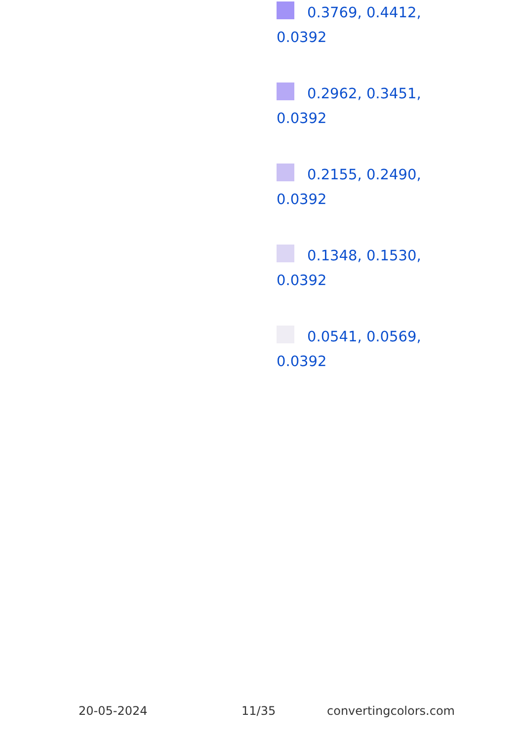0.3769, 0.4412, 0.0392
0.2962, 0.3451, 0.0392
0.2155, 0.2490, 0.0392
0.1348, 0.1530, 0.0392
0.0541, 0.0569, 0.0392
20-05-2024 11/35 convertingcolors.com